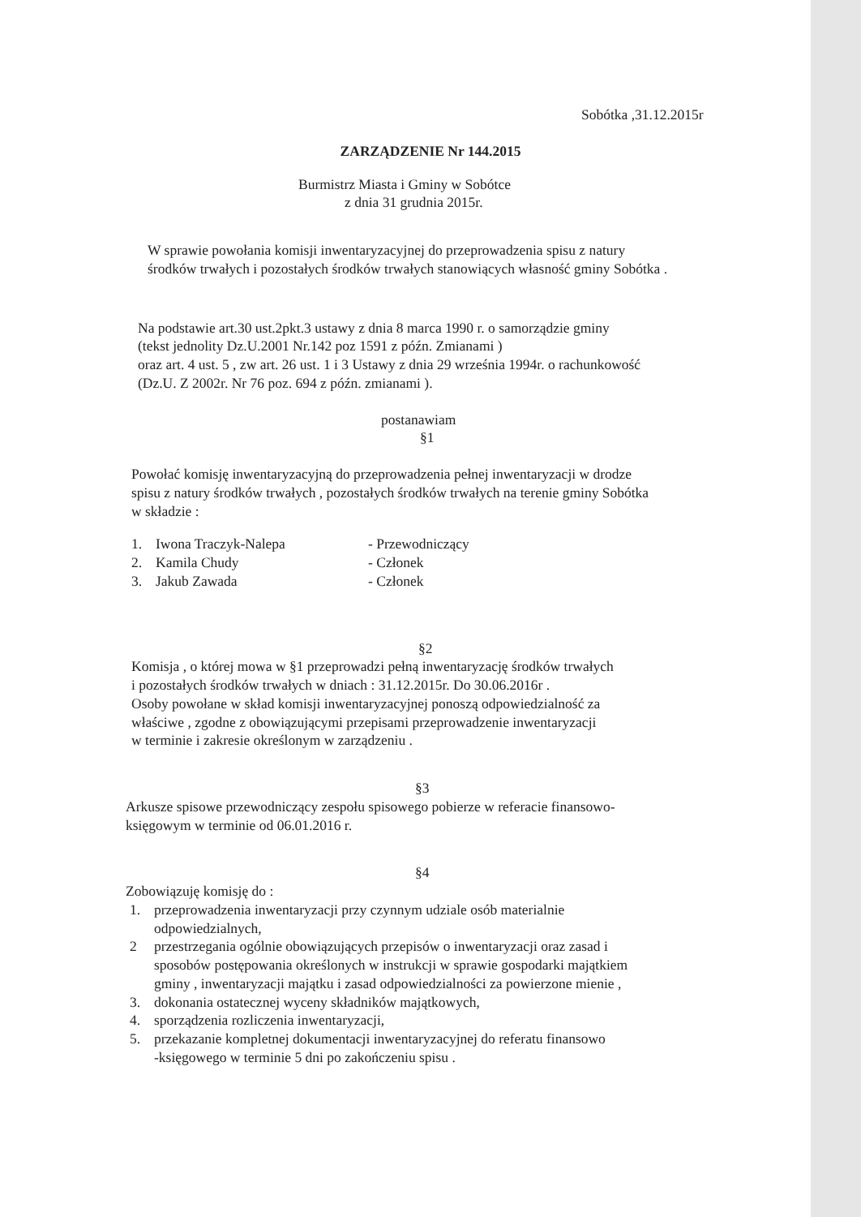Sobótka ,31.12.2015r
ZARZĄDZENIE Nr 144.2015
Burmistrz Miasta i Gminy w Sobótce
z dnia 31 grudnia 2015r.
W sprawie powołania komisji inwentaryzacyjnej do przeprowadzenia spisu z natury
środków trwałych i pozostałych środków trwałych stanowiących własność gminy Sobótka .
Na podstawie art.30 ust.2pkt.3 ustawy z dnia 8 marca 1990 r. o samorządzie gminy
(tekst jednolity Dz.U.2001 Nr.142 poz 1591 z późn. Zmianami )
oraz art. 4 ust. 5 , zw art. 26 ust. 1 i 3 Ustawy z dnia 29 września 1994r. o rachunkowość
(Dz.U. Z 2002r. Nr 76 poz. 694 z późn. zmianami ).
postanawiam
§1
Powołać komisję inwentaryzacyjną do przeprowadzenia pełnej inwentaryzacji w drodze
spisu z natury środków trwałych , pozostałych środków trwałych na terenie gminy Sobótka
w składzie :
1. Iwona Traczyk-Nalepa - Przewodniczący
2. Kamila Chudy - Członek
3. Jakub Zawada - Członek
§2
Komisja , o której mowa w §1 przeprowadzi pełną inwentaryzację środków trwałych
i pozostałych środków trwałych w dniach : 31.12.2015r. Do 30.06.2016r .
Osoby powołane w skład komisji inwentaryzacyjnej ponoszą odpowiedzialność za
właściwe , zgodne z obowiązującymi przepisami przeprowadzenie inwentaryzacji
w terminie i zakresie określonym w zarządzeniu .
§3
Arkusze spisowe przewodniczący zespołu spisowego pobierze w referacie finansowo-
księgowym w terminie od 06.01.2016 r.
§4
Zobowiązuję komisję do :
1. przeprowadzenia inwentaryzacji przy czynnym udziale osób materialnie
odpowiedzialnych,
2 przestrzegania ogólnie obowiązujących przepisów o inwentaryzacji oraz zasad i
sposobów postępowania określonych w instrukcji w sprawie gospodarki majątkiem
gminy , inwentaryzacji majątku i zasad odpowiedzialności za powierzone mienie ,
3. dokonania ostatecznej wyceny składników majątkowych,
4. sporządzenia rozliczenia inwentaryzacji,
5. przekazanie kompletnej dokumentacji inwentaryzacyjnej do referatu finansowo
-księgowego w terminie 5 dni po zakończeniu spisu .